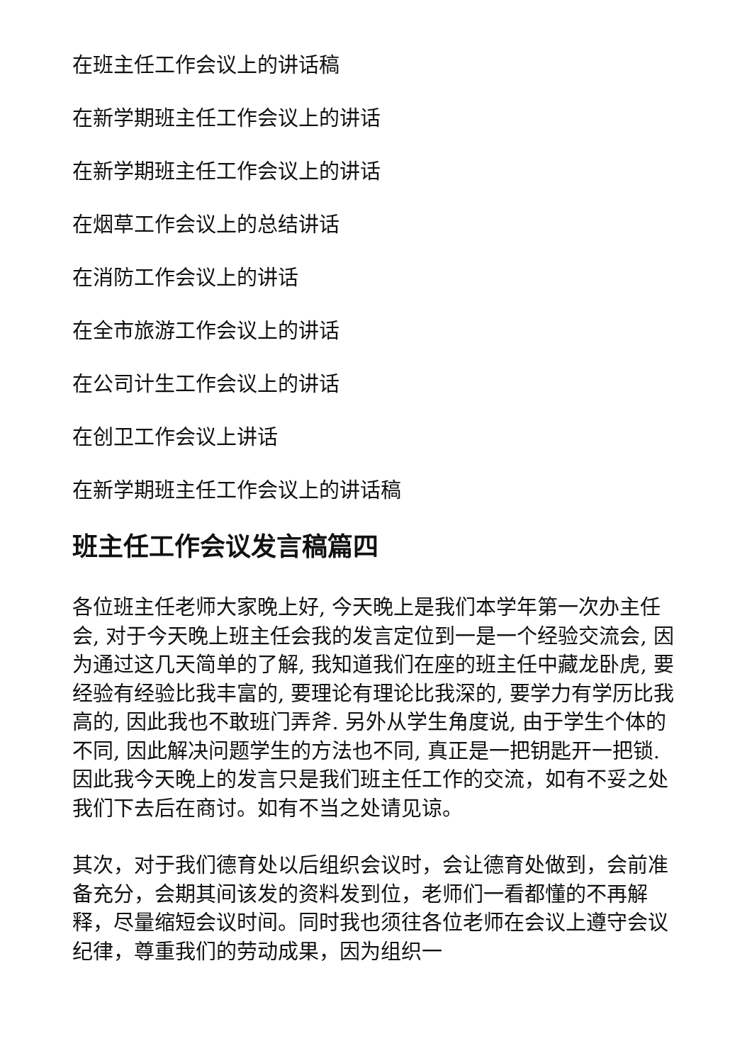在班主任工作会议上的讲话稿
在新学期班主任工作会议上的讲话
在新学期班主任工作会议上的讲话
在烟草工作会议上的总结讲话
在消防工作会议上的讲话
在全市旅游工作会议上的讲话
在公司计生工作会议上的讲话
在创卫工作会议上讲话
在新学期班主任工作会议上的讲话稿
班主任工作会议发言稿篇四
各位班主任老师大家晚上好, 今天晚上是我们本学年第一次办主任会, 对于今天晚上班主任会我的发言定位到一是一个经验交流会, 因为通过这几天简单的了解, 我知道我们在座的班主任中藏龙卧虎, 要经验有经验比我丰富的, 要理论有理论比我深的, 要学力有学历比我高的, 因此我也不敢班门弄斧. 另外从学生角度说, 由于学生个体的不同, 因此解决问题学生的方法也不同, 真正是一把钥匙开一把锁. 因此我今天晚上的发言只是我们班主任工作的交流，如有不妥之处我们下去后在商讨。如有不当之处请见谅。
其次，对于我们德育处以后组织会议时，会让德育处做到，会前准备充分，会期其间该发的资料发到位，老师们一看都懂的不再解释，尽量缩短会议时间。同时我也须往各位老师在会议上遵守会议纪律，尊重我们的劳动成果，因为组织一